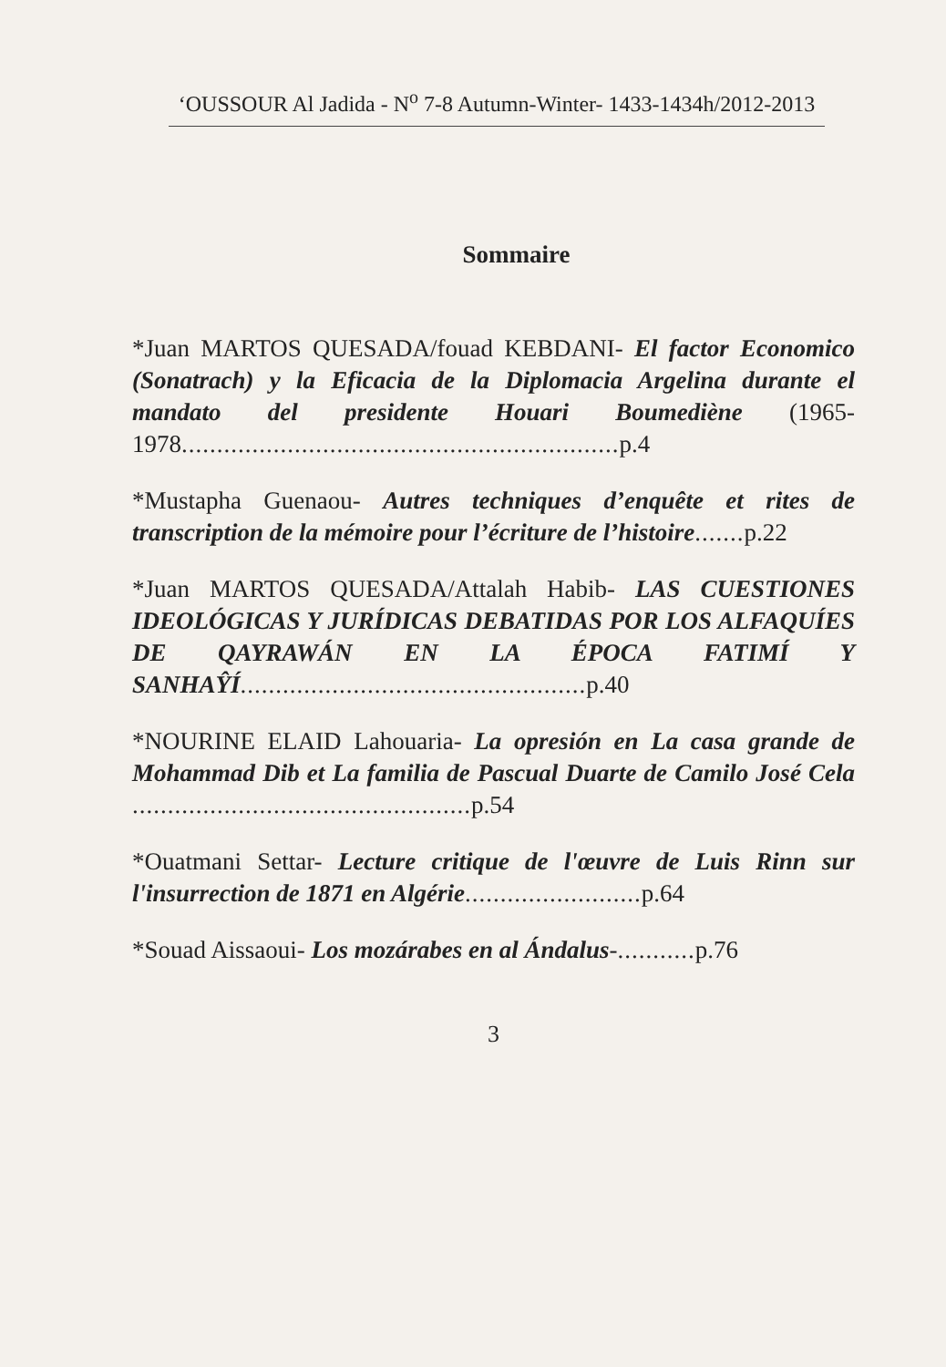‘OUSSOUR Al Jadida - N<sup>o</sup> 7-8 Autumn-Winter- 1433-1434h/2012-2013
Sommaire
*Juan MARTOS QUESADA/fouad KEBDANI- El factor Economico (Sonatrach) y la Eficacia de la Diplomacia Argelina durante el mandato del presidente Houari Boumediène (1965-1978.............................................................. p.4
*Mustapha Guenaou- Autres techniques d’enquête et rites de transcription de la mémoire pour l’écriture de l’histoire....... p.22
*Juan MARTOS QUESADA/Attalah Habib- LAS CUESTIONES IDEOLÓGICAS Y JURÍDICAS DEBATIDAS POR LOS ALFAQUÍES DE QAYRAWÁN EN LA ÉPOCA FATIMÍ Y SANHAŶÍ................................................. p.40
*NOURINE ELAID Lahouaria- La opresión en La casa grande de Mohammad Dib et La familia de Pascual Duarte de Camilo José Cela ................................................ p.54
*Ouatmani Settar- Lecture critique de l'œuvre de Luis Rinn sur l'insurrection de 1871 en Algérie......................... p.64
*Souad Aissaoui- Los mozárabes en al Ándalus-........... p.76
3